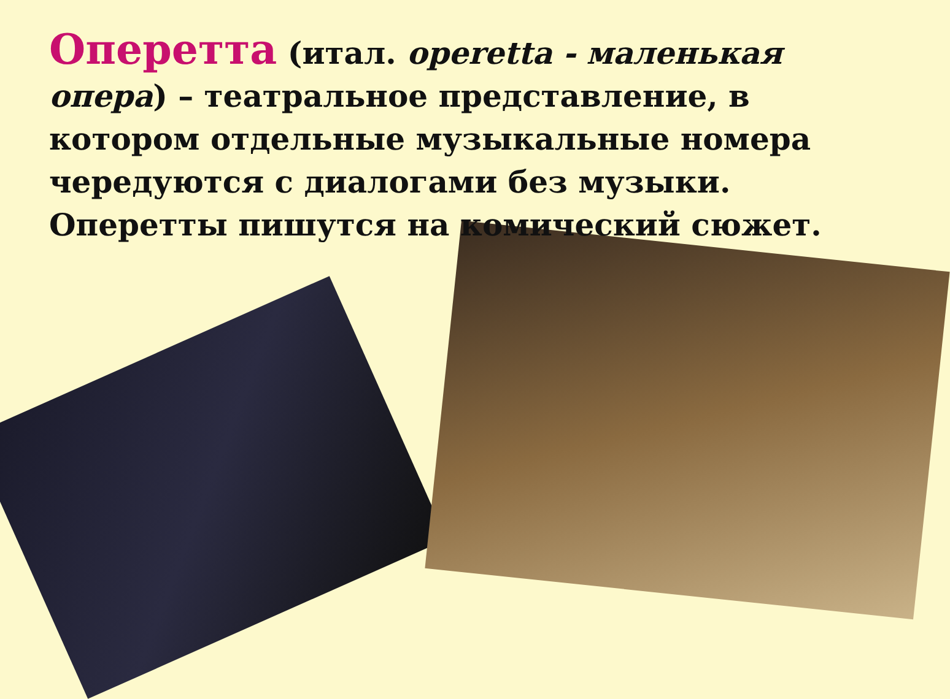Оперетта (итал. operetta - маленькая опера) – театральное представление, в котором отдельные музыкальные номера чередуются с диалогами без музыки. Оперетты пишутся на комический сюжет.